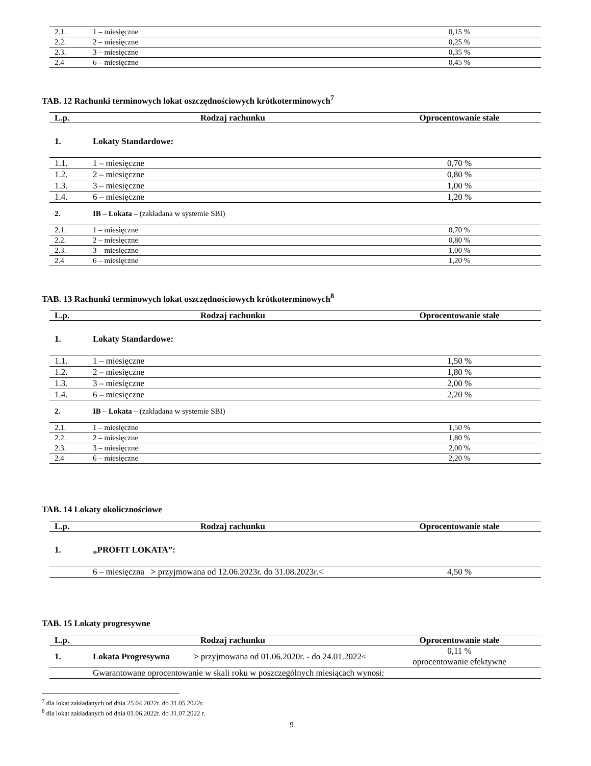| 2.1. | 1 – miesięczne | 0,15 % |
| 2.2. | 2 – miesięczne | 0,25 % |
| 2.3. | 3 – miesięczne | 0,35 % |
| 2.4 | 6 – miesięczne | 0,45 % |
TAB. 12 Rachunki terminowych lokat oszczędnościowych krótkoterminowych<sup>7</sup>
| L.p. | Rodzaj rachunku | Oprocentowanie stałe |
| --- | --- | --- |
| 1. | Lokaty Standardowe: | |
| 1.1. | 1 – miesięczne | 0,70 % |
| 1.2. | 2 – miesięczne | 0,80 % |
| 1.3. | 3 – miesięczne | 1,00 % |
| 1.4. | 6 – miesięczne | 1,20 % |
| 2. | IB – Lokata – (zakładana w systemie SBI) | |
| 2.1. | 1 – miesięczne | 0,70 % |
| 2.2. | 2 – miesięczne | 0,80 % |
| 2.3. | 3 – miesięczne | 1,00 % |
| 2.4 | 6 – miesięczne | 1,20 % |
TAB. 13 Rachunki terminowych lokat oszczędnościowych krótkoterminowych<sup>8</sup>
| L.p. | Rodzaj rachunku | Oprocentowanie stałe |
| --- | --- | --- |
| 1. | Lokaty Standardowe: | |
| 1.1. | 1 – miesięczne | 1,50 % |
| 1.2. | 2 – miesięczne | 1,80 % |
| 1.3. | 3 – miesięczne | 2,00 % |
| 1.4. | 6 – miesięczne | 2,20 % |
| 2. | IB – Lokata – (zakładana w systemie SBI) | |
| 2.1. | 1 – miesięczne | 1,50 % |
| 2.2. | 2 – miesięczne | 1,80 % |
| 2.3. | 3 – miesięczne | 2,00 % |
| 2.4 | 6 – miesięczne | 2,20 % |
TAB. 14 Lokaty okolicznościowe
| L.p. | Rodzaj rachunku | Oprocentowanie stałe |
| --- | --- | --- |
| 1. | „PROFIT LOKATA”: | |
| | 6 – miesięczna > przyjmowana od 12.06.2023r. do 31.08.2023r.< | 4,50 % |
TAB. 15 Lokaty progresywne
| L.p. | Rodzaj rachunku | Oprocentowanie stałe |
| --- | --- | --- |
| 1. | Lokata Progresywna > przyjmowana od 01.06.2020r. - do 24.01.2022< | 0,11 % oprocentowanie efektywne |
| | Gwarantowane oprocentowanie w skali roku w poszczególnych miesiącach wynosi: | |
<sup>7</sup> dla lokat zakładanych od dnia 25.04.2022r. do 31.05.2022r.
<sup>8</sup> dla lokat zakładanych od dnia 01.06.2022r. do 31.07.2022 r.
9